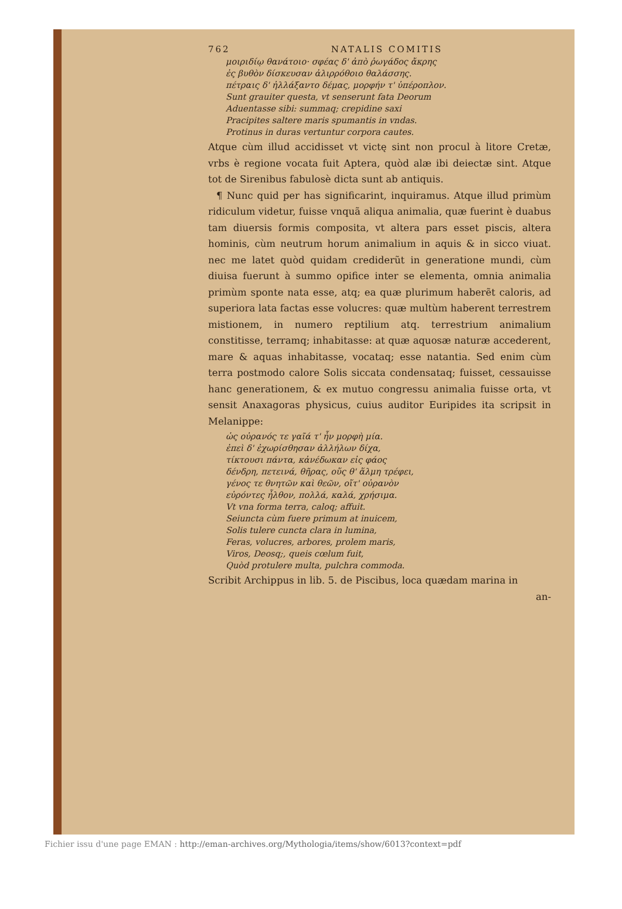762 NATALIS COMITIS
μοιριδίῳ θανάτοιο· σφέας δ' ἀπὸ ῥωγάδος ἄκρης
ἐς βυθὸν δίσκευσαν ἀλιρρόθοιο θαλάσσης.
πέτραις δ' ἠλλάξαντο δέμας, μορφήν τ' ὑπέροπλον.
Sunt grauiter questa, vt senserunt fata Deorum
Aduentasse sibi: summaq; crepidine saxi
Pracipites saltere maris spumantis in vndas.
Protinus in duras vertuntur corpora cautes.
Atque cùm illud accidisset vt victę sint non procul à litore Cretæ, vrbs è regione vocata fuit Aptera, quòd alæ ibi deiectæ sint. Atque tot de Sirenibus fabulosè dicta sunt ab antiquis.
¶ Nunc quid per has significarint, inquiramus. Atque illud primùm ridiculum videtur, fuisse vnquã aliqua animalia, quæ fuerint è duabus tam diuersis formis composita, vt altera pars esset piscis, altera hominis, cùm neutrum horum animalium in aquis & in sicco viuat. nec me latet quòd quidam crediderũt in generatione mundi, cùm diuisa fuerunt à summo opifice inter se elementa, omnia animalia primùm sponte nata esse, atq; ea quæ plurimum haberẽt caloris, ad superiora lata factas esse volucres: quæ multùm haberent terrestrem mistionem, in numero reptilium atq. terrestrium animalium constitisse, terramq; inhabitasse: at quæ aquosæ naturæ accederent, mare & aquas inhabitasse, vocataq; esse natantia. Sed enim cùm terra postmodo calore Solis siccata condensataq; fuisset, cessauisse hanc generationem, & ex mutuo congressu animalia fuisse orta, vt sensit Anaxagoras physicus, cuius auditor Euripides ita scripsit in Melanippe:
ὡς οὐρανός τε γαῖά τ' ἦν μορφὴ μία.
ἐπεὶ δ' ἐχωρίσθησαν ἀλλήλων δίχα,
τίκτουσι πάντα, κἀνέδωκαν εἰς φάος
δένδρη, πετεινά, θῆρας, οὕς θ' ἅλμη τρέφει,
γένος τε θνητῶν καὶ θεῶν, οἵτ' οὐρανὸν
εὑρόντες ἦλθον, πολλά, καλά, χρήσιμα.
Vt vna forma terra, caloq; affuit.
Seiuncta cùm fuere primum at inuicem,
Solis tulere cuncta clara in lumina,
Feras, volucres, arbores, prolem maris,
Viros, Deosq;, queis cœlum fuit,
Quòd protulere multa, pulchra commoda.
Scribit Archippus in lib. 5. de Piscibus, loca quædam marina in
an-
Fichier issu d'une page EMAN : http://eman-archives.org/Mythologia/items/show/6013?context=pdf